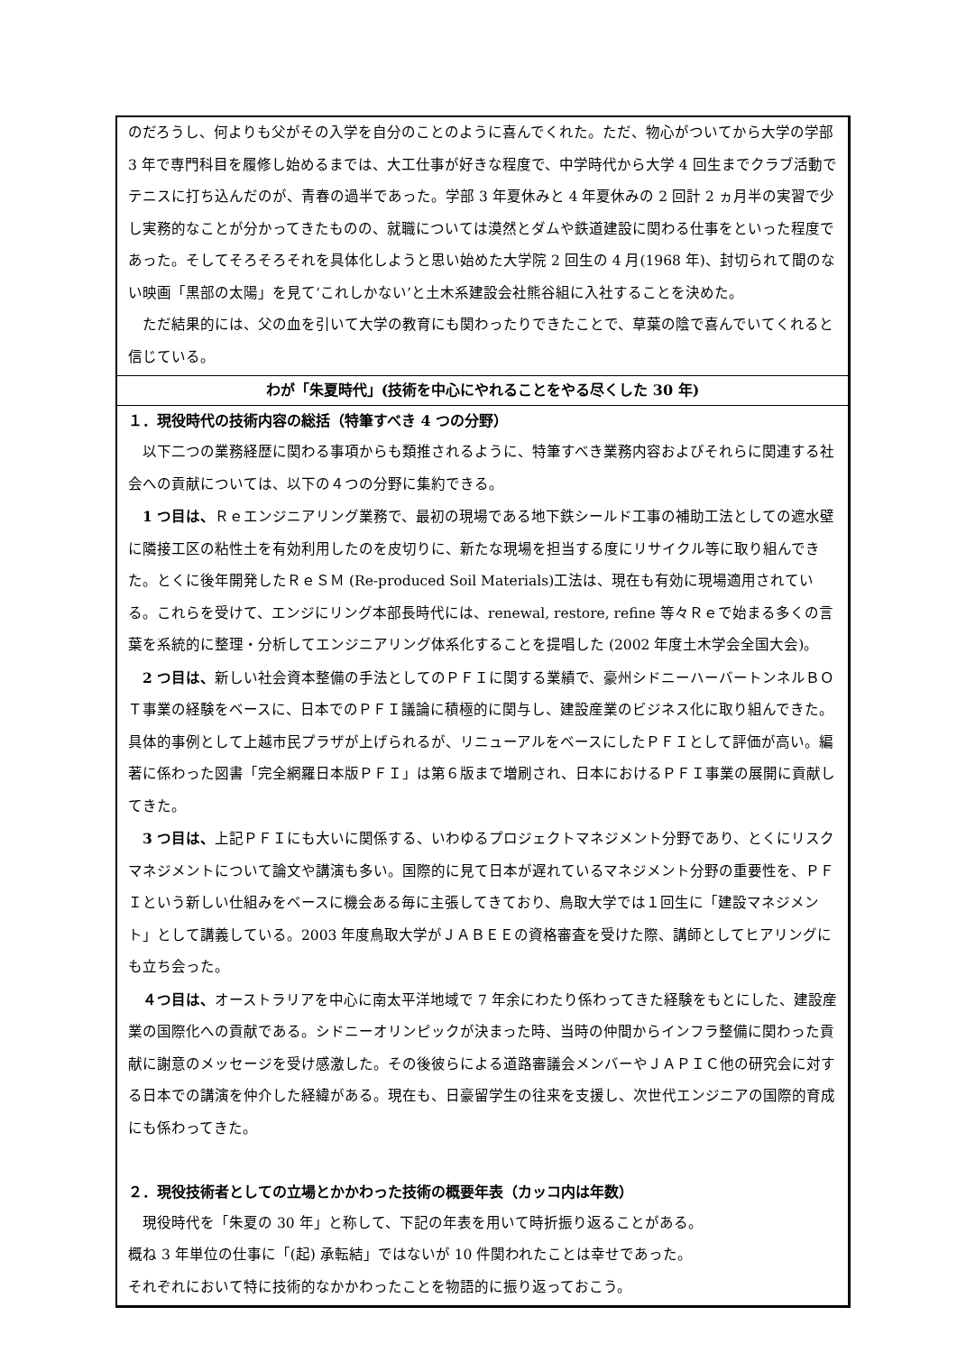のだろうし、何よりも父がその入学を自分のことのように喜んでくれた。ただ、物心がついてから大学の学部 3 年で専門科目を履修し始めるまでは、大工仕事が好きな程度で、中学時代から大学 4 回生までクラブ活動でテニスに打ち込んだのが、青春の過半であった。学部 3 年夏休みと 4 年夏休みの 2 回計 2 ヵ月半の実習で少し実務的なことが分かってきたものの、就職については漠然とダムや鉄道建設に関わる仕事をといった程度であった。そしてそろそろそれを具体化しようと思い始めた大学院 2 回生の 4 月(1968 年)、封切られて間のない映画「黒部の太陽」を見て‘これしかない’と土木系建設会社熊谷組に入社することを決めた。
　ただ結果的には、父の血を引いて大学の教育にも関わったりできたことで、草葉の陰で喜んでいてくれると信じている。
わが「朱夏時代」(技術を中心にやれることをやる尽くした 30 年)
１．現役時代の技術内容の総括（特筆すべき 4 つの分野）
　以下二つの業務経歴に関わる事項からも類推されるように、特筆すべき業務内容およびそれらに関連する社会への貢献については、以下の４つの分野に集約できる。
　1 つ目は、Ｒｅエンジニアリング業務で、最初の現場である地下鉄シールド工事の補助工法としての遮水壁に隣接工区の粘性土を有効利用したのを皮切りに、新たな現場を担当する度にリサイクル等に取り組んできた。とくに後年開発したＲｅＳＭ (Re-produced Soil Materials)工法は、現在も有効に現場適用されている。これらを受けて、エンジにリング本部長時代には、renewal, restore, refine 等々Ｒｅで始まる多くの言葉を系統的に整理・分析してエンジニアリング体系化することを提唱した (2002 年度土木学会全国大会)。
　2 つ目は、新しい社会資本整備の手法としてのＰＦＩに関する業績で、豪州シドニーハーバートンネルＢＯＴ事業の経験をベースに、日本でのＰＦＩ議論に積極的に関与し、建設産業のビジネス化に取り組んできた。具体的事例として上越市民プラザが上げられるが、リニューアルをベースにしたＰＦＩとして評価が高い。編著に係わった図書「完全網羅日本版ＰＦＩ」は第６版まで増刷され、日本におけるＰＦＩ事業の展開に貢献してきた。
　3 つ目は、上記ＰＦＩにも大いに関係する、いわゆるプロジェクトマネジメント分野であり、とくにリスクマネジメントについて論文や講演も多い。国際的に見て日本が遅れているマネジメント分野の重要性を、ＰＦＩという新しい仕組みをベースに機会ある毎に主張してきており、鳥取大学では１回生に「建設マネジメント」として講義している。2003 年度鳥取大学がＪＡＢＥＥの資格審査を受けた際、講師としてヒアリングにも立ち会った。
　４つ目は、オーストラリアを中心に南太平洋地域で 7 年余にわたり係わってきた経験をもとにした、建設産業の国際化への貢献である。シドニーオリンピックが決まった時、当時の仲間からインフラ整備に関わった貢献に謝意のメッセージを受け感激した。その後彼らによる道路審議会メンバーやＪＡＰＩＣ他の研究会に対する日本での講演を仲介した経緯がある。現在も、日豪留学生の往来を支援し、次世代エンジニアの国際的育成にも係わってきた。
２．現役技術者としての立場とかかわった技術の概要年表（カッコ内は年数）
　現役時代を「朱夏の 30 年」と称して、下記の年表を用いて時折振り返ることがある。
概ね 3 年単位の仕事に「(起) 承転結」ではないが 10 件関われたことは幸せであった。
それぞれにおいて特に技術的なかかわったことを物語的に振り返っておこう。